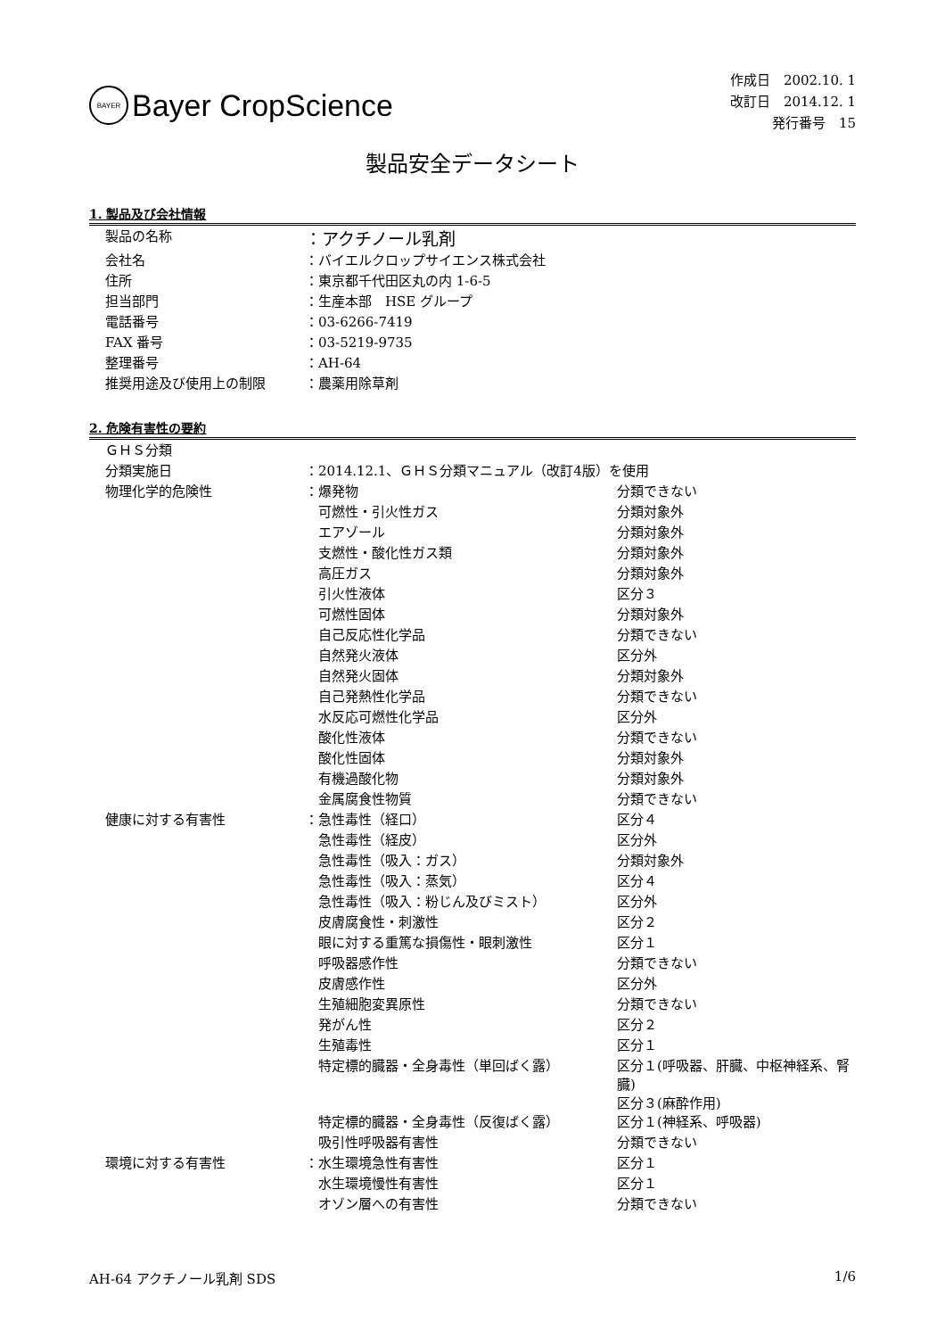BAYER
Bayer CropScience
作成日　2002.10. 1
改訂日　2014.12. 1
発行番号　15
製品安全データシート
1. 製品及び会社情報
| 製品の名称 | ：アクチノール乳剤 |
| 会社名 | ：バイエルクロップサイエンス株式会社 |
| 住所 | ：東京都千代田区丸の内 1-6-5 |
| 担当部門 | ：生産本部 HSE グループ |
| 電話番号 | ：03-6266-7419 |
| FAX 番号 | ：03-5219-9735 |
| 整理番号 | ：AH-64 |
| 推奨用途及び使用上の制限 | ：農薬用除草剤 |
2. 危険有害性の要約
| ＧＨＳ分類 | | |
| 分類実施日 | ：2014.12.1、ＧＨＳ分類マニュアル（改訂4版）を使用 | |
| 物理化学的危険性 | ：爆発物 | 分類できない |
| | 可燃性・引火性ガス | 分類対象外 |
| | エアゾール | 分類対象外 |
| | 支燃性・酸化性ガス類 | 分類対象外 |
| | 高圧ガス | 分類対象外 |
| | 引火性液体 | 区分３ |
| | 可燃性固体 | 分類対象外 |
| | 自己反応性化学品 | 分類できない |
| | 自然発火液体 | 区分外 |
| | 自然発火固体 | 分類対象外 |
| | 自己発熱性化学品 | 分類できない |
| | 水反応可燃性化学品 | 区分外 |
| | 酸化性液体 | 分類できない |
| | 酸化性固体 | 分類対象外 |
| | 有機過酸化物 | 分類対象外 |
| | 金属腐食性物質 | 分類できない |
| 健康に対する有害性 | ：急性毒性（経口） | 区分４ |
| | 急性毒性（経皮） | 区分外 |
| | 急性毒性（吸入：ガス） | 分類対象外 |
| | 急性毒性（吸入：蒸気） | 区分４ |
| | 急性毒性（吸入：粉じん及びミスト） | 区分外 |
| | 皮膚腐食性・刺激性 | 区分２ |
| | 眼に対する重篤な損傷性・眼刺激性 | 区分１ |
| | 呼吸器感作性 | 分類できない |
| | 皮膚感作性 | 区分外 |
| | 生殖細胞変異原性 | 分類できない |
| | 発がん性 | 区分２ |
| | 生殖毒性 | 区分１ |
| | 特定標的臓器・全身毒性（単回ばく露） | 区分１(呼吸器、肝臓、中枢神経系、腎臓) 区分３(麻酔作用) |
| | 特定標的臓器・全身毒性（反復ばく露） | 区分１(神経系、呼吸器) |
| | 吸引性呼吸器有害性 | 分類できない |
| 環境に対する有害性 | ：水生環境急性有害性 | 区分１ |
| | 水生環境慢性有害性 | 区分１ |
| | オゾン層への有害性 | 分類できない |
AH-64 アクチノール乳剤 SDS 1/6